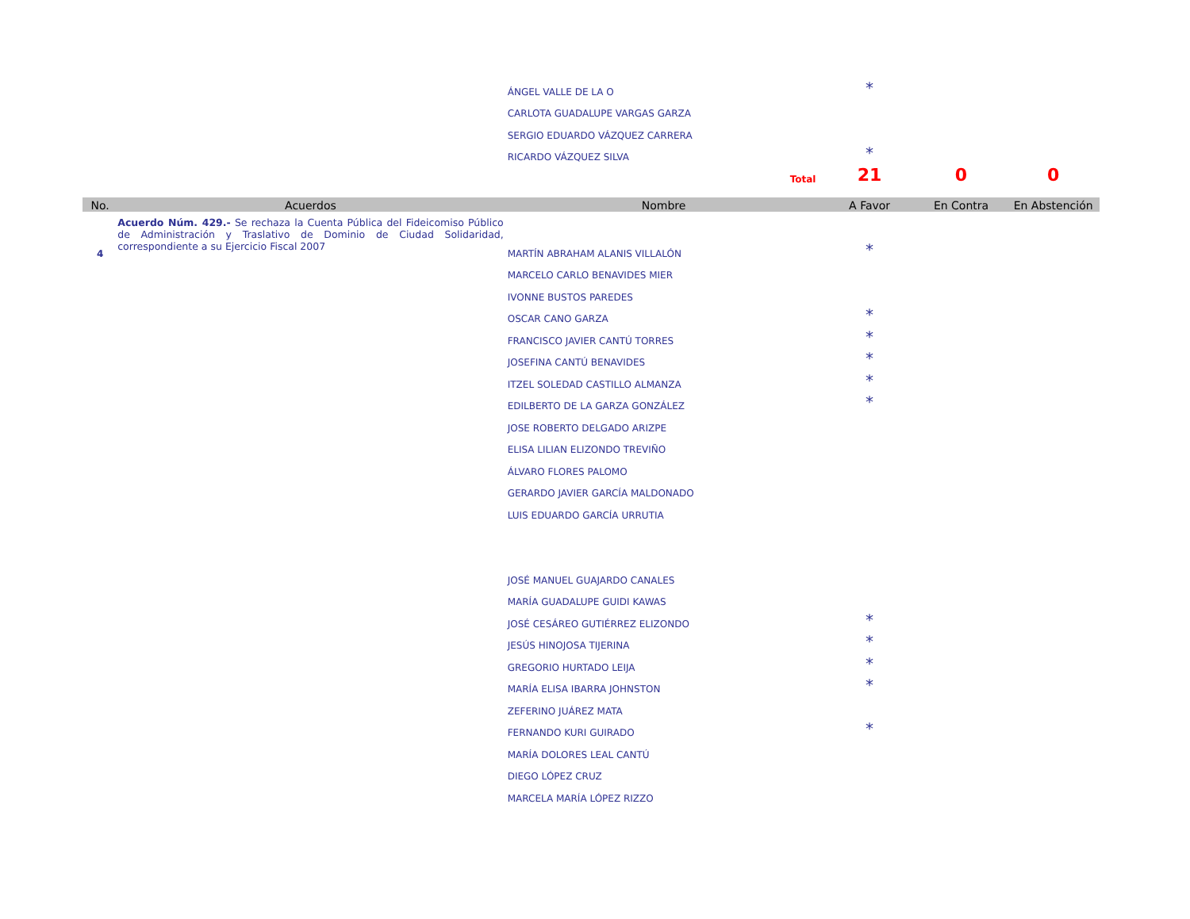| | | ÁNGEL VALLE DE LA O | * | | |
| | | CARLOTA GUADALUPE VARGAS GARZA | | | |
| | | SERGIO EDUARDO VÁZQUEZ CARRERA | | | |
| | | RICARDO VÁZQUEZ SILVA | * | | |
| | | Total | 21 | 0 | 0 |
| No. | Acuerdos | Nombre | A Favor | En Contra | En Abstención |
| 4 | Acuerdo Núm. 429.- Se rechaza la Cuenta Pública del Fideicomiso Público de Administración y Traslativo de Dominio de Ciudad Solidaridad, correspondiente a su Ejercicio Fiscal 2007 | MARTÍN ABRAHAM ALANIS VILLALÓN | * | | |
| | | MARCELO CARLO BENAVIDES MIER | | | |
| | | IVONNE BUSTOS PAREDES | | | |
| | | OSCAR CANO GARZA | * | | |
| | | FRANCISCO JAVIER CANTÚ TORRES | * | | |
| | | JOSEFINA CANTÚ BENAVIDES | * | | |
| | | ITZEL SOLEDAD CASTILLO ALMANZA | * | | |
| | | EDILBERTO DE LA GARZA GONZÁLEZ | * | | |
| | | JOSE ROBERTO DELGADO ARIZPE | | | |
| | | ELISA LILIAN ELIZONDO TREVIÑO | | | |
| | | ÁLVARO FLORES PALOMO | | | |
| | | GERARDO JAVIER GARCÍA MALDONADO | | | |
| | | LUIS EDUARDO GARCÍA URRUTIA | | | |
| | | JOSÉ MANUEL GUAJARDO CANALES | | | |
| | | MARÍA GUADALUPE GUIDI KAWAS | | | |
| | | JOSÉ CESÁREO GUTIÉRREZ ELIZONDO | * | | |
| | | JESÚS HINOJOSA TIJERINA | * | | |
| | | GREGORIO HURTADO LEIJA | * | | |
| | | MARÍA ELISA IBARRA JOHNSTON | * | | |
| | | ZEFERINO JUÁREZ MATA | | | |
| | | FERNANDO KURI GUIRADO | * | | |
| | | MARÍA DOLORES LEAL CANTÚ | | | |
| | | DIEGO LÓPEZ CRUZ | | | |
| | | MARCELA MARÍA LÓPEZ RIZZO | | | |